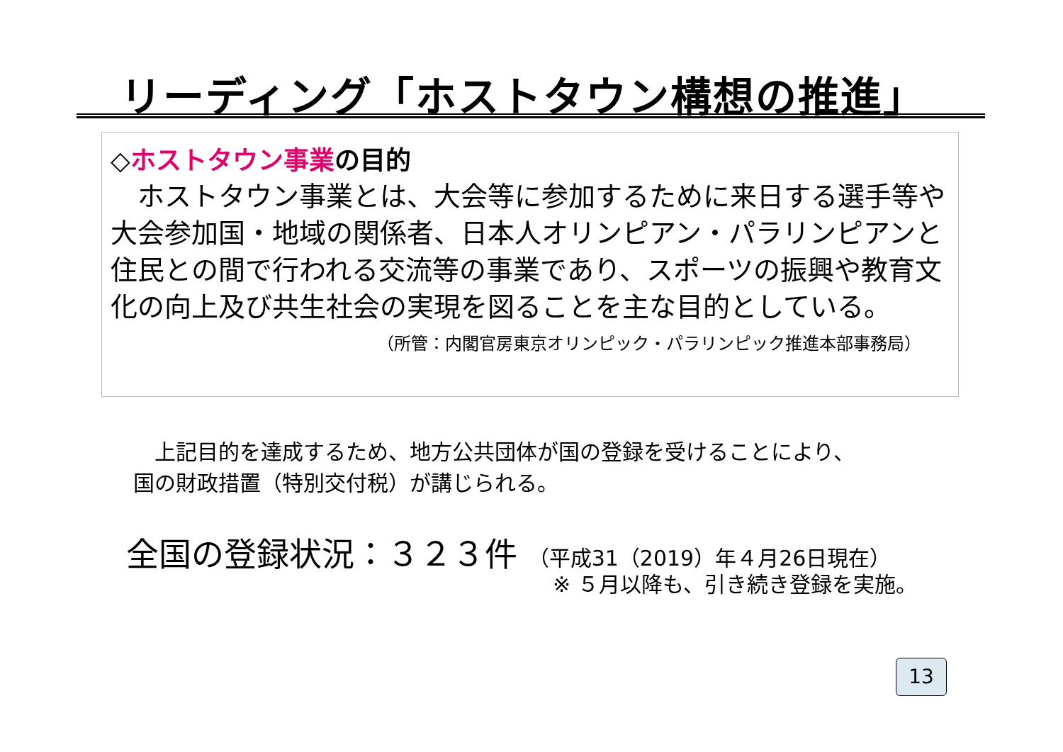リーディング「ホストタウン構想の推進」
◇ホストタウン事業の目的
　ホストタウン事業とは、大会等に参加するために来日する選手等や大会参加国・地域の関係者、日本人オリンピアン・パラリンピアンと住民との間で行われる交流等の事業であり、スポーツの振興や教育文化の向上及び共生社会の実現を図ることを主な目的としている。
（所管：内閣官房東京オリンピック・パラリンピック推進本部事務局）
　上記目的を達成するため、地方公共団体が国の登録を受けることにより、
国の財政措置（特別交付税）が講じられる。
全国の登録状況：３２３件 （平成31（2019）年４月26日現在）
※ ５月以降も、引き続き登録を実施。
13